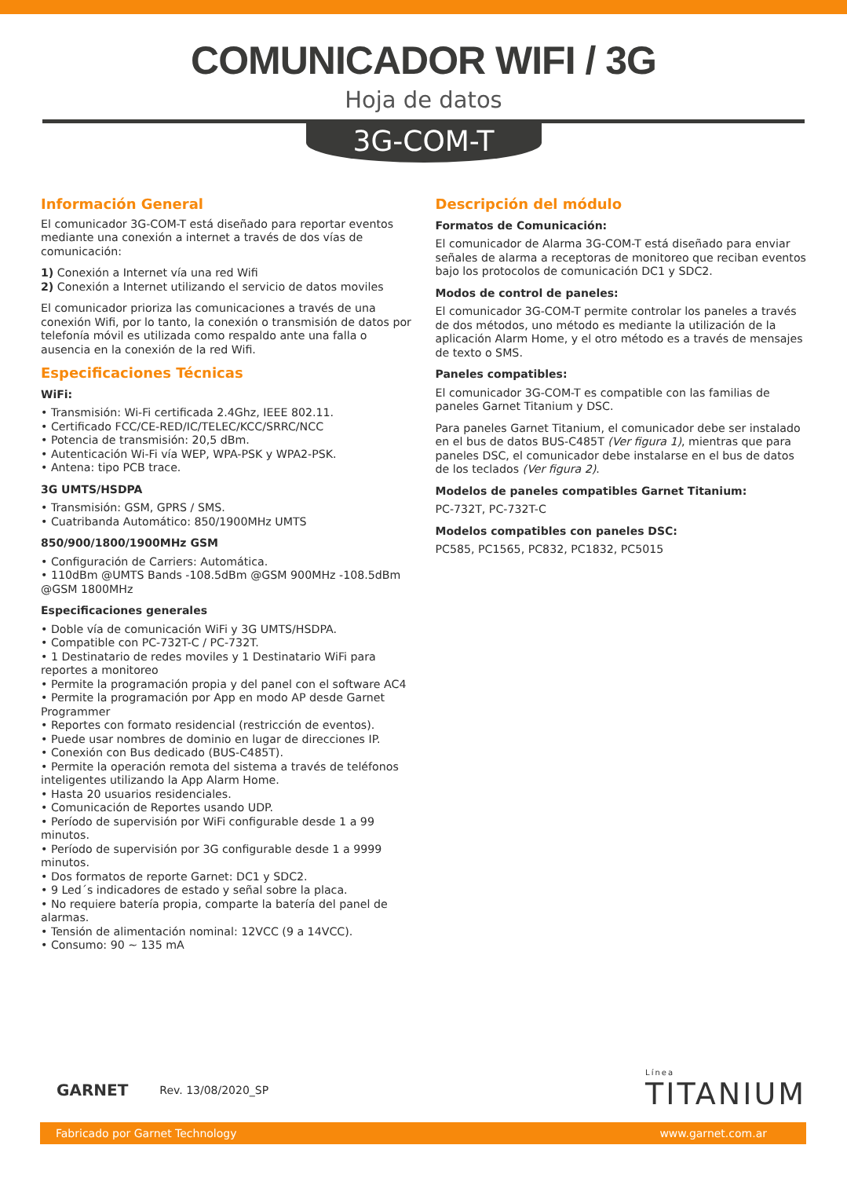COMUNICADOR WIFI / 3G
Hoja de datos
3G-COM-T
Información General
El comunicador 3G-COM-T está diseñado para reportar eventos mediante una conexión a internet a través de dos vías de comunicación:
1) Conexión a Internet vía una red Wifi
2) Conexión a Internet utilizando el servicio de datos moviles
El comunicador prioriza las comunicaciones a través de una conexión Wifi, por lo tanto, la conexión o transmisión de datos por telefonía móvil es utilizada como respaldo ante una falla o ausencia en la conexión de la red Wifi.
Especificaciones Técnicas
WiFi:
• Transmisión: Wi-Fi certificada 2.4Ghz, IEEE 802.11.
• Certificado FCC/CE-RED/IC/TELEC/KCC/SRRC/NCC
• Potencia de transmisión: 20,5 dBm.
• Autenticación Wi-Fi vía WEP, WPA-PSK y WPA2-PSK.
• Antena: tipo PCB trace.
3G UMTS/HSDPA
• Transmisión: GSM, GPRS / SMS.
• Cuatribanda Automático: 850/1900MHz UMTS
850/900/1800/1900MHz GSM
• Configuración de Carriers: Automática.
• 110dBm @UMTS Bands -108.5dBm @GSM 900MHz -108.5dBm @GSM 1800MHz
Especificaciones generales
• Doble vía de comunicación WiFi y 3G UMTS/HSDPA.
• Compatible con PC-732T-C / PC-732T.
• 1 Destinatario de redes moviles y 1 Destinatario WiFi para reportes a monitoreo
• Permite la programación propia y del panel con el software AC4
• Permite la programación por App en modo AP desde Garnet Programmer
• Reportes con formato residencial (restricción de eventos).
• Puede usar nombres de dominio en lugar de direcciones IP.
• Conexión con Bus dedicado (BUS-C485T).
• Permite la operación remota del sistema a través de teléfonos inteligentes utilizando la App Alarm Home.
• Hasta 20 usuarios residenciales.
• Comunicación de Reportes usando UDP.
• Período de supervisión por WiFi configurable desde 1 a 99 minutos.
• Período de supervisión por 3G configurable desde 1 a 9999 minutos.
• Dos formatos de reporte Garnet: DC1 y SDC2.
• 9 Led´s indicadores de estado y señal sobre la placa.
• No requiere batería propia, comparte la batería del panel de alarmas.
• Tensión de alimentación nominal: 12VCC (9 a 14VCC).
• Consumo: 90 ~ 135 mA
Descripción del módulo
Formatos de Comunicación:
El comunicador de Alarma 3G-COM-T está diseñado para enviar señales de alarma a receptoras de monitoreo que reciban eventos bajo los protocolos de comunicación DC1 y SDC2.
Modos de control de paneles:
El comunicador 3G-COM-T permite controlar los paneles a través de dos métodos, uno método es mediante la utilización de la aplicación Alarm Home, y el otro método es a través de mensajes de texto o SMS.
Paneles compatibles:
El comunicador 3G-COM-T es compatible con las familias de paneles Garnet Titanium y DSC.
Para paneles Garnet Titanium, el comunicador debe ser instalado en el bus de datos BUS-C485T (Ver figura 1), mientras que para paneles DSC, el comunicador debe instalarse en el bus de datos de los teclados (Ver figura 2).
Modelos de paneles compatibles Garnet Titanium:
PC-732T, PC-732T-C
Modelos compatibles con paneles DSC:
PC585, PC1565, PC832, PC1832, PC5015
GARNET Rev. 13/08/2020_SP Línea
TITANIUM
Fabricado por Garnet Technology www.garnet.com.ar